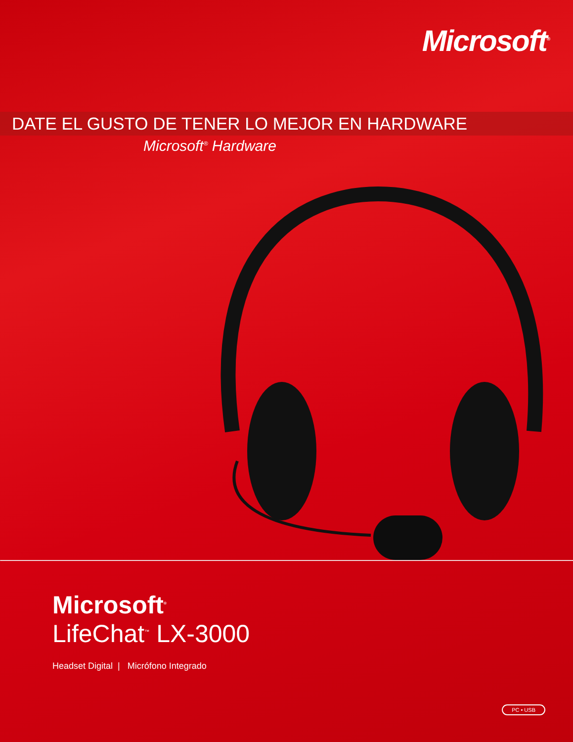Microsoft<sup>®</sup>
DATE EL GUSTO DE TENER LO MEJOR EN HARDWARE
Microsoft<sup>®</sup> Hardware
Microsoft<sup>®</sup>
LifeChat<sup>™</sup> LX-3000
Headset Digital | Micrófono Integrado
PC • USB